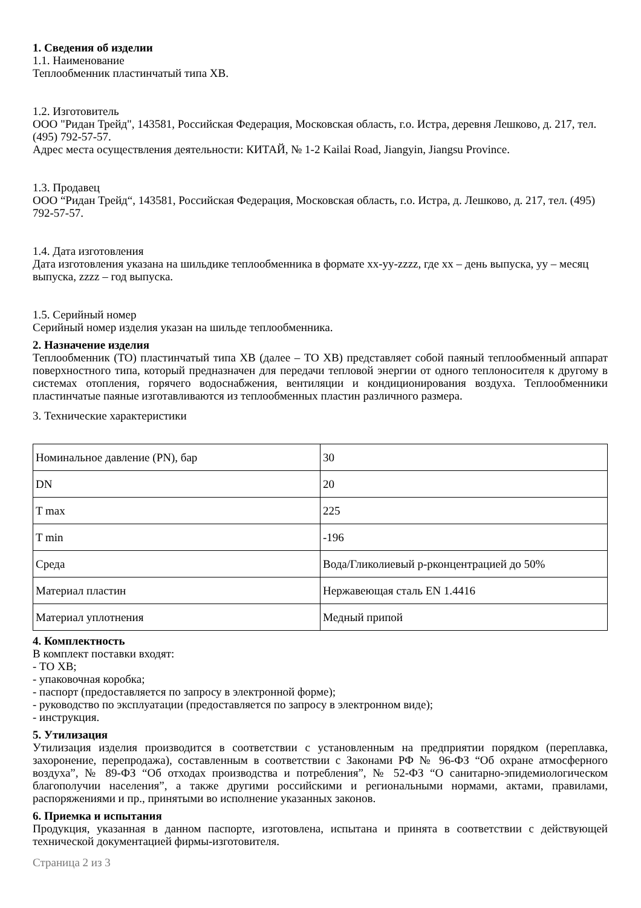1. Сведения об изделии
1.1. Наименование
Теплообменник пластинчатый типа XB.
1.2. Изготовитель
ООО "Ридан Трейд", 143581, Российская Федерация, Московская область, г.о. Истра, деревня Лешково, д. 217, тел. (495) 792-57-57.
Адрес места осуществления деятельности: КИТАЙ, № 1-2 Kailai Road, Jiangyin, Jiangsu Province.
1.3. Продавец
ООО “Ридан Трейд“, 143581, Российская Федерация, Московская область, г.о. Истра, д. Лешково, д. 217, тел. (495) 792-57-57.
1.4. Дата изготовления
Дата изготовления указана на шильдике теплообменника в формате xx-yy-zzzz, где xx – день выпуска, yy – месяц выпуска, zzzz – год выпуска.
1.5. Серийный номер
Серийный номер изделия указан на шильде теплообменника.
2. Назначение изделия
Теплообменник (ТО) пластинчатый типа XB (далее – ТО XB) представляет собой паяный теплообменный аппарат поверхностного типа, который предназначен для передачи тепловой энергии от одного теплоносителя к другому в системах отопления, горячего водоснабжения, вентиляции и кондиционирования воздуха. Теплообменники пластинчатые паяные изготавливаются из теплообменных пластин различного размера.
3. Технические характеристики
| Номинальное давление (PN), бар | 30 |
| DN | 20 |
| T max | 225 |
| T min | -196 |
| Среда | Вода/Гликолиевый р-рконцентрацией до 50% |
| Материал пластин | Нержавеющая сталь EN 1.4416 |
| Материал уплотнения | Медный припой |
4. Комплектность
В комплект поставки входят:
- ТО XB;
- упаковочная коробка;
- паспорт (предоставляется по запросу в электронной форме);
- руководство по эксплуатации (предоставляется по запросу в электронном виде);
- инструкция.
5. Утилизация
Утилизация изделия производится в соответствии с установленным на предприятии порядком (переплавка, захоронение, перепродажа), составленным в соответствии с Законами РФ № 96-ФЗ “Об охране атмосферного воздуха”, № 89-ФЗ “Об отходах производства и потребления”, № 52-ФЗ “О санитарно-эпидемиологическом благополучии населения”, а также другими российскими и региональными нормами, актами, правилами, распоряжениями и пр., принятыми во исполнение указанных законов.
6. Приемка и испытания
Продукция, указанная в данном паспорте, изготовлена, испытана и принята в соответствии с действующей технической документацией фирмы-изготовителя.
Страница 2 из 3